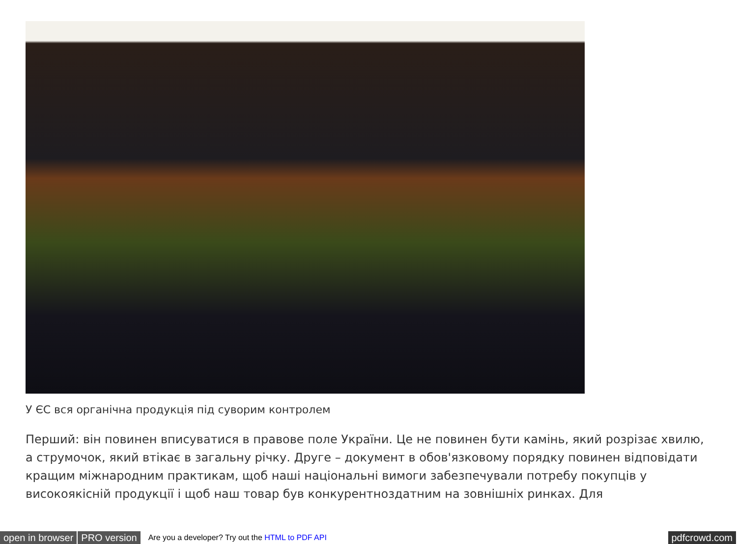У ЄС вся органічна продукція під суворим контролем
Перший: він повинен вписуватися в правове поле України. Це не повинен бути камінь, який розрізає хвилю, а струмочок, який втікає в загальну річку. Друге – документ в обов'язковому порядку повинен відповідати кращим міжнародним практикам, щоб наші національні вимоги забезпечували потребу покупців у високоякісній продукції і щоб наш товар був конкурентноздатним на зовнішніх ринках. Для
open in browser PRO version Are you a developer? Try out the HTML to PDF API pdfcrowd.com